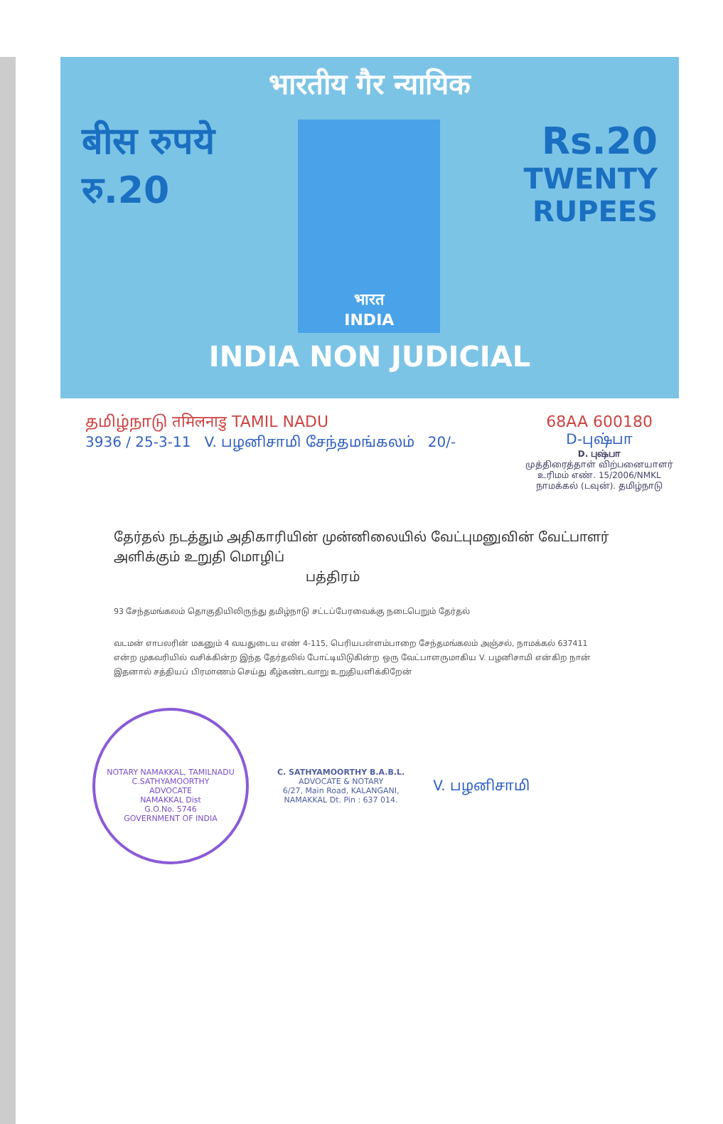भारतीय गैर न्यायिक
बीस रुपये
रु.20
भारत
INDIA
Rs.20
TWENTY
RUPEES
INDIA NON JUDICIAL
தமிழ்நாடு तमिलनाडु TAMIL NADU
3936 / 25-3-11 V. பழனிசாமி சேந்தமங்கலம் 20/-
68AA 600180
D-புஷ்பா
D. புஷ்பா
முத்திரைத்தாள் விற்பனையாளர்
உரிமம் எண். 15/2006/NMKL
நாமக்கல் (டவுன்). தமிழ்நாடு
தேர்தல் நடத்தும் அதிகாரியின் முன்னிலையில் வேட்புமனுவின் வேட்பாளர் அளிக்கும் உறுதி மொழிப்
பத்திரம்
93 சேந்தமங்கலம் தொகுதியிலிருந்து தமிழ்நாடு சட்டப்பேரவைக்கு நடைபெறும் தேர்தல்
வடமன் எாபலரின் மகனும் 4 வயதுடைய எண் 4-115, பெரியபள்ளம்பாறை சேந்தமங்கலம் அஞ்சல், நாமக்கல் 637411 என்ற முகவரியில் வசிக்கின்ற இந்த தேர்தலில் போட்டியிடுகின்ற ஒரு வேட்பாளருமாகிய V. பழனிசாமி என்கிற நான் இதனால் சத்தியப் பிரமாணம் செய்து கீழ்கண்டவாறு உறுதியளிக்கிறேன்
NOTARY NAMAKKAL, TAMILNADU
C.SATHYAMOORTHY
ADVOCATE
NAMAKKAL Dist
G.O.No. 5746
GOVERNMENT OF INDIA
C. SATHYAMOORTHY B.A.B.L.
ADVOCATE & NOTARY
6/27, Main Road, KALANGANI,
NAMAKKAL Dt. Pin : 637 014.
V. பழனிசாமி